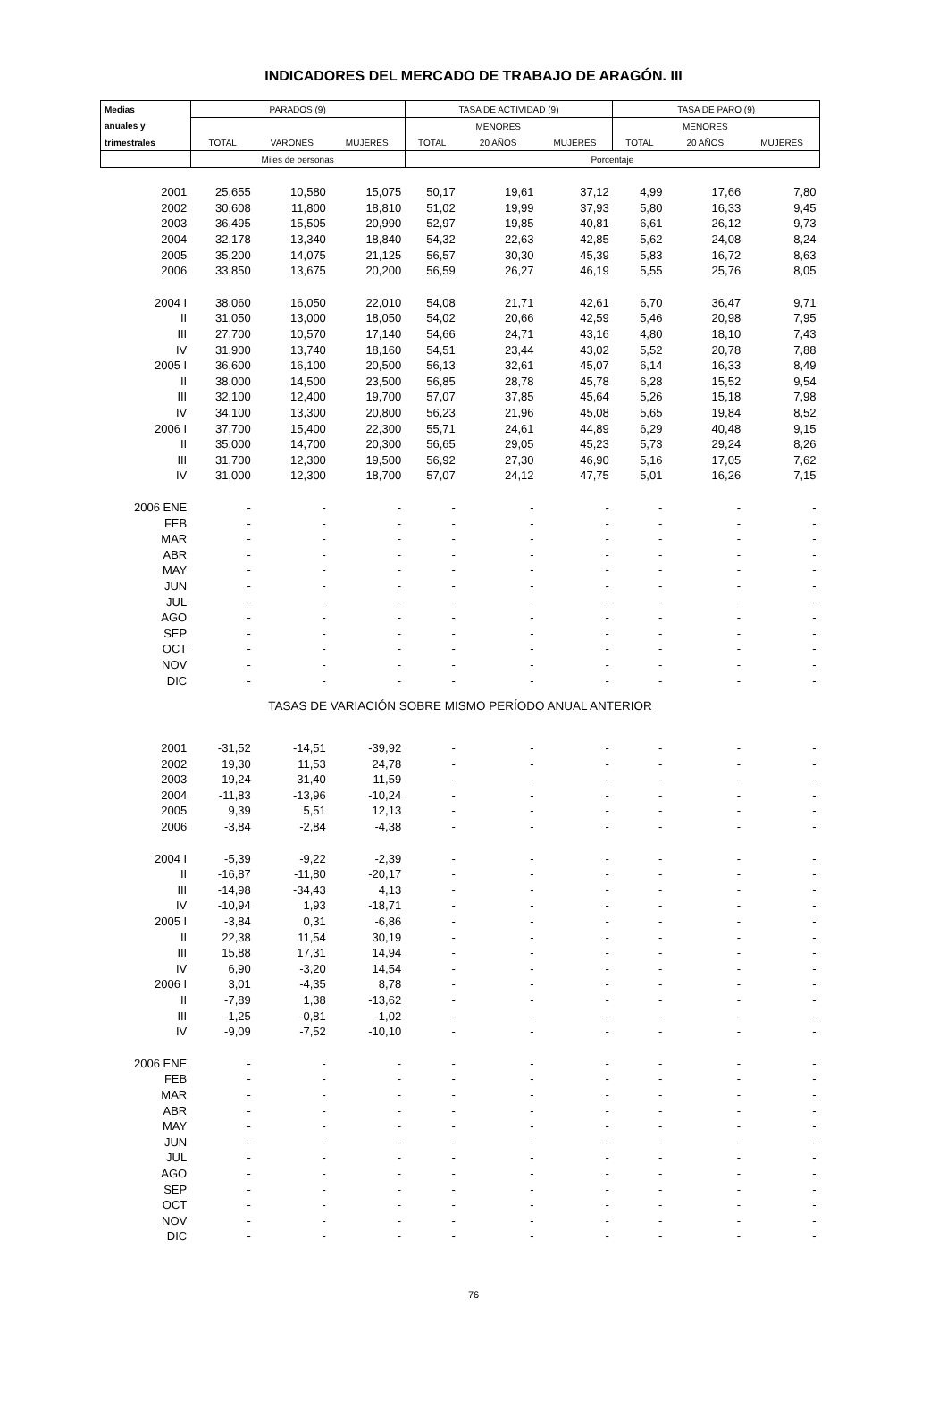INDICADORES DEL MERCADO DE TRABAJO DE ARAGÓN. III
| Medias | PARADOS (9) | | | TASA DE ACTIVIDAD (9) | | | TASA DE PARO (9) | | |
| --- | --- | --- | --- | --- | --- | --- | --- | --- | --- |
| anuales y | | | | | MENORES | | | MENORES | |
| trimestrales | TOTAL | VARONES | MUJERES | TOTAL | 20 AÑOS | MUJERES | TOTAL | 20 AÑOS | MUJERES |
| | Miles de personas | | | Porcentaje | | | | | |
| 2001 | 25,655 | 10,580 | 15,075 | 50,17 | 19,61 | 37,12 | 4,99 | 17,66 | 7,80 |
| 2002 | 30,608 | 11,800 | 18,810 | 51,02 | 19,99 | 37,93 | 5,80 | 16,33 | 9,45 |
| 2003 | 36,495 | 15,505 | 20,990 | 52,97 | 19,85 | 40,81 | 6,61 | 26,12 | 9,73 |
| 2004 | 32,178 | 13,340 | 18,840 | 54,32 | 22,63 | 42,85 | 5,62 | 24,08 | 8,24 |
| 2005 | 35,200 | 14,075 | 21,125 | 56,57 | 30,30 | 45,39 | 5,83 | 16,72 | 8,63 |
| 2006 | 33,850 | 13,675 | 20,200 | 56,59 | 26,27 | 46,19 | 5,55 | 25,76 | 8,05 |
| 2004 I | 38,060 | 16,050 | 22,010 | 54,08 | 21,71 | 42,61 | 6,70 | 36,47 | 9,71 |
| II | 31,050 | 13,000 | 18,050 | 54,02 | 20,66 | 42,59 | 5,46 | 20,98 | 7,95 |
| III | 27,700 | 10,570 | 17,140 | 54,66 | 24,71 | 43,16 | 4,80 | 18,10 | 7,43 |
| IV | 31,900 | 13,740 | 18,160 | 54,51 | 23,44 | 43,02 | 5,52 | 20,78 | 7,88 |
| 2005 I | 36,600 | 16,100 | 20,500 | 56,13 | 32,61 | 45,07 | 6,14 | 16,33 | 8,49 |
| II | 38,000 | 14,500 | 23,500 | 56,85 | 28,78 | 45,78 | 6,28 | 15,52 | 9,54 |
| III | 32,100 | 12,400 | 19,700 | 57,07 | 37,85 | 45,64 | 5,26 | 15,18 | 7,98 |
| IV | 34,100 | 13,300 | 20,800 | 56,23 | 21,96 | 45,08 | 5,65 | 19,84 | 8,52 |
| 2006 I | 37,700 | 15,400 | 22,300 | 55,71 | 24,61 | 44,89 | 6,29 | 40,48 | 9,15 |
| II | 35,000 | 14,700 | 20,300 | 56,65 | 29,05 | 45,23 | 5,73 | 29,24 | 8,26 |
| III | 31,700 | 12,300 | 19,500 | 56,92 | 27,30 | 46,90 | 5,16 | 17,05 | 7,62 |
| IV | 31,000 | 12,300 | 18,700 | 57,07 | 24,12 | 47,75 | 5,01 | 16,26 | 7,15 |
| 2006 ENE | - | - | - | - | - | - | - | - | - |
| FEB | - | - | - | - | - | - | - | - | - |
| MAR | - | - | - | - | - | - | - | - | - |
| ABR | - | - | - | - | - | - | - | - | - |
| MAY | - | - | - | - | - | - | - | - | - |
| JUN | - | - | - | - | - | - | - | - | - |
| JUL | - | - | - | - | - | - | - | - | - |
| AGO | - | - | - | - | - | - | - | - | - |
| SEP | - | - | - | - | - | - | - | - | - |
| OCT | - | - | - | - | - | - | - | - | - |
| NOV | - | - | - | - | - | - | - | - | - |
| DIC | - | - | - | - | - | - | - | - | - |
| TASAS DE VARIACIÓN SOBRE MISMO PERÍODO ANUAL ANTERIOR | | | | | | | | | |
| 2001 | -31,52 | -14,51 | -39,92 | - | - | - | - | - | - |
| 2002 | 19,30 | 11,53 | 24,78 | - | - | - | - | - | - |
| 2003 | 19,24 | 31,40 | 11,59 | - | - | - | - | - | - |
| 2004 | -11,83 | -13,96 | -10,24 | - | - | - | - | - | - |
| 2005 | 9,39 | 5,51 | 12,13 | - | - | - | - | - | - |
| 2006 | -3,84 | -2,84 | -4,38 | - | - | - | - | - | - |
| 2004 I | -5,39 | -9,22 | -2,39 | - | - | - | - | - | - |
| II | -16,87 | -11,80 | -20,17 | - | - | - | - | - | - |
| III | -14,98 | -34,43 | 4,13 | - | - | - | - | - | - |
| IV | -10,94 | 1,93 | -18,71 | - | - | - | - | - | - |
| 2005 I | -3,84 | 0,31 | -6,86 | - | - | - | - | - | - |
| II | 22,38 | 11,54 | 30,19 | - | - | - | - | - | - |
| III | 15,88 | 17,31 | 14,94 | - | - | - | - | - | - |
| IV | 6,90 | -3,20 | 14,54 | - | - | - | - | - | - |
| 2006 I | 3,01 | -4,35 | 8,78 | - | - | - | - | - | - |
| II | -7,89 | 1,38 | -13,62 | - | - | - | - | - | - |
| III | -1,25 | -0,81 | -1,02 | - | - | - | - | - | - |
| IV | -9,09 | -7,52 | -10,10 | - | - | - | - | - | - |
| 2006 ENE | - | - | - | - | - | - | - | - | - |
| FEB | - | - | - | - | - | - | - | - | - |
| MAR | - | - | - | - | - | - | - | - | - |
| ABR | - | - | - | - | - | - | - | - | - |
| MAY | - | - | - | - | - | - | - | - | - |
| JUN | - | - | - | - | - | - | - | - | - |
| JUL | - | - | - | - | - | - | - | - | - |
| AGO | - | - | - | - | - | - | - | - | - |
| SEP | - | - | - | - | - | - | - | - | - |
| OCT | - | - | - | - | - | - | - | - | - |
| NOV | - | - | - | - | - | - | - | - | - |
| DIC | - | - | - | - | - | - | - | - | - |
76